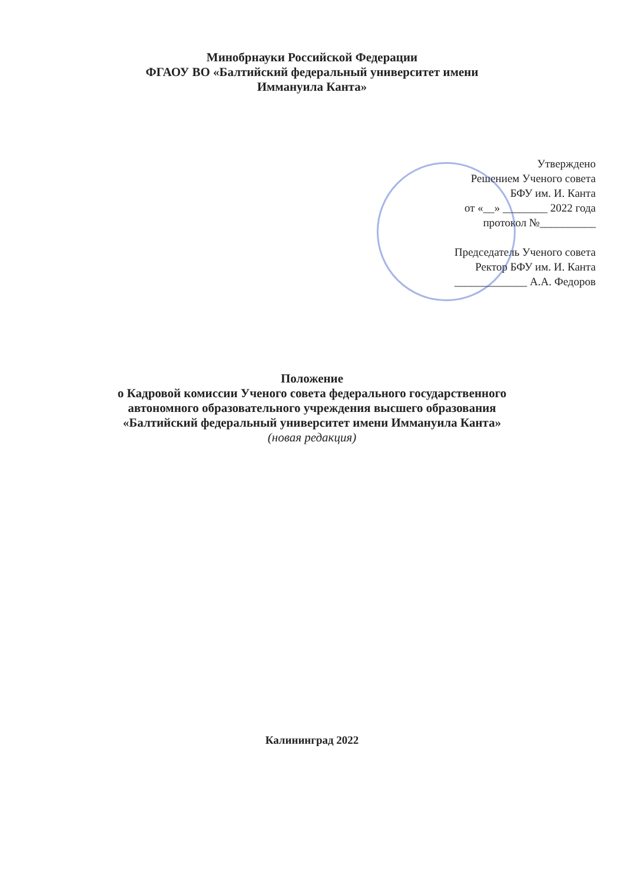Минобрнауки Российской Федерации
ФГАОУ ВО «Балтийский федеральный университет имени
Иммануила Канта»
Утверждено
Решением Ученого совета
БФУ им. И. Канта
от «__» ________ 2022 года
протокол №__________
Председатель Ученого совета
Ректор БФУ им. И. Канта
_____________ А.А. Федоров
Положение
о Кадровой комиссии Ученого совета федерального государственного
автономного образовательного учреждения высшего образования
«Балтийский федеральный университет имени Иммануила Канта»
(новая редакция)
Калининград 2022